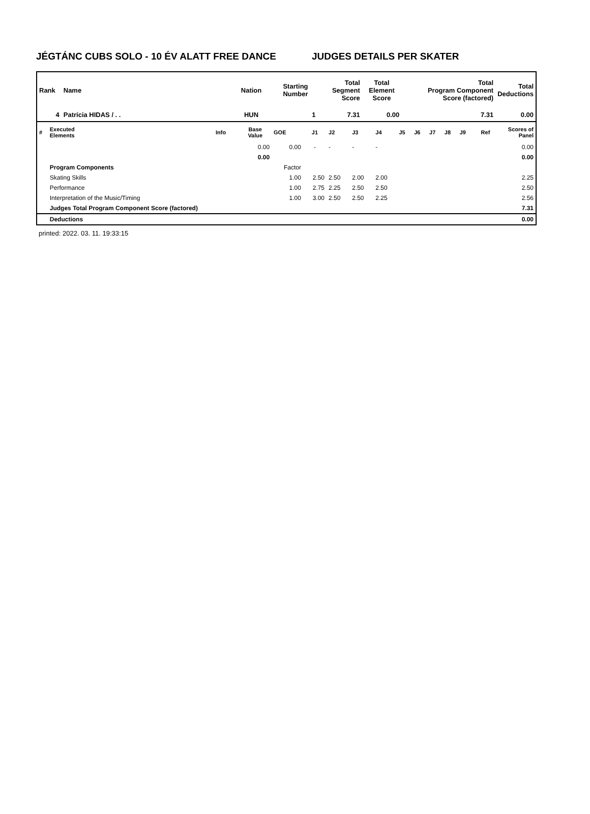JÉGTÁNC CUBS SOLO - 10 ÉV ALATT FREE DANCE JUDGES DETAILS PER SKATER
| Rank | Name | Nation | Starting Number | Total Segment Score | Total Element Score | Total Program Component Score (factored) | Total Deductions |
| --- | --- | --- | --- | --- | --- | --- | --- |
| 4 | Patrícia HIDAS / . . | HUN | 1 | 7.31 | 0.00 | 7.31 | 0.00 |
| # | Executed Elements | Info | Base Value | GOE | J1 | J2 | J3 | J4 | J5 | J6 | J7 | J8 | J9 | Ref | Scores of Panel |
| | | | 0.00 | 0.00 | - | - | - | - | | | | | | | 0.00 |
| | | | 0.00 | | | | | | | | | | | | 0.00 |
| | Program Components | | | Factor | | | | | | | | | | | |
| | Skating Skills | | | 1.00 | 2.50 | 2.50 | 2.00 | 2.00 | | | | | | | 2.25 |
| | Performance | | | 1.00 | 2.75 | 2.25 | 2.50 | 2.50 | | | | | | | 2.50 |
| | Interpretation of the Music/Timing | | | 1.00 | 3.00 | 2.50 | 2.50 | 2.25 | | | | | | | 2.56 |
| | Judges Total Program Component Score (factored) | | | | | | | | | | | | | | 7.31 |
| | Deductions | | | | | | | | | | | | | | 0.00 |
printed: 2022. 03. 11. 19:33:15